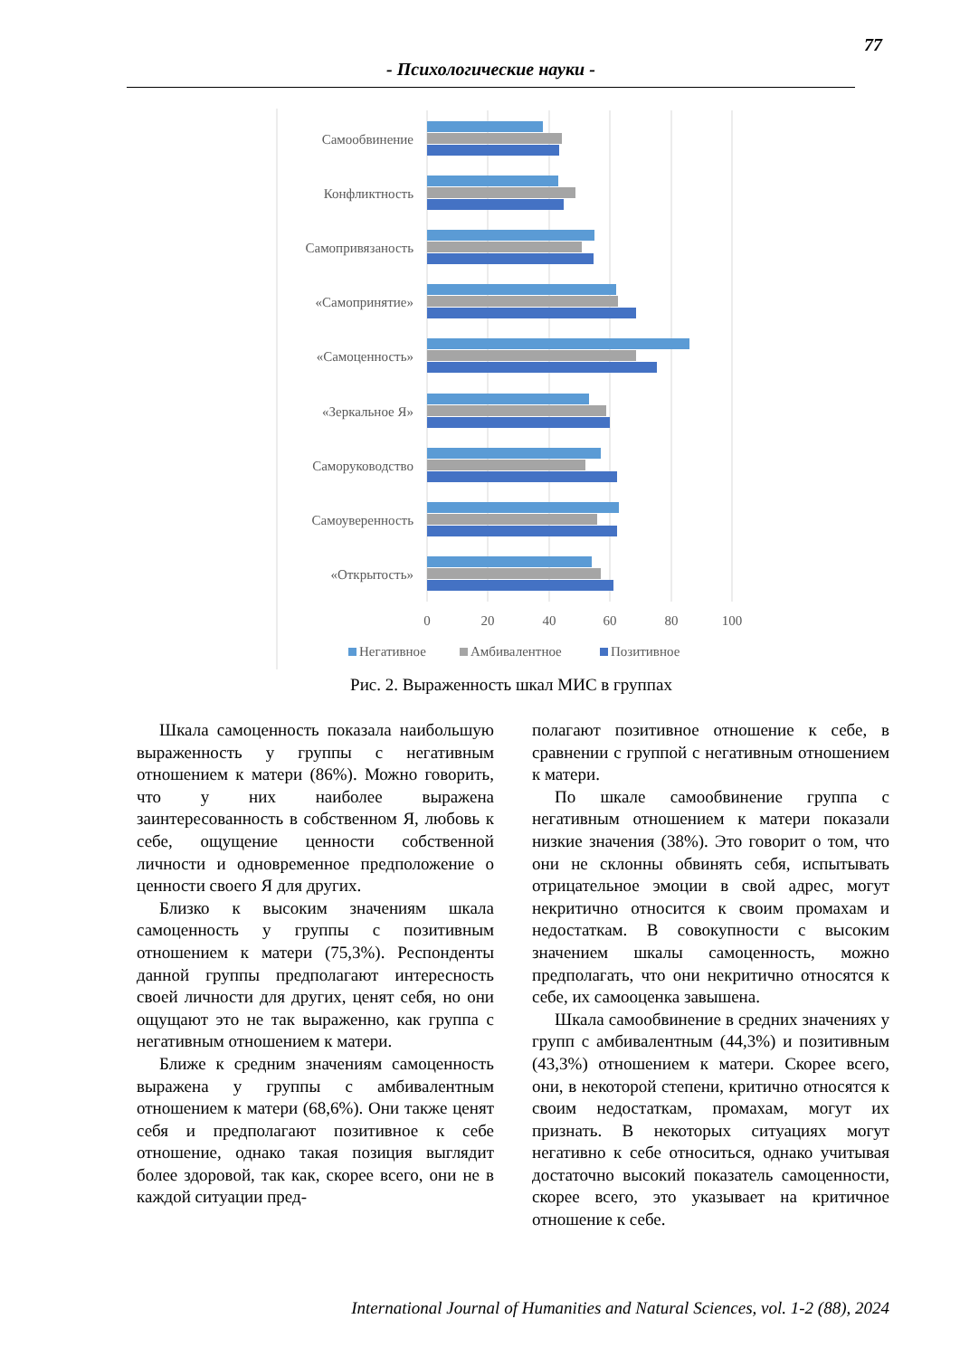77
- Психологические науки -
Самообвинение
Конфликтность
Самопривязаность
«Самопринятие»
«Самоценность»
«Зеркальное Я»
Саморуководство
Самоуверенность
«Открытость»
0
20
40
60
80
100
Негативное
Амбивалентное
Позитивное
Рис. 2. Выраженность шкал МИС в группах
Шкала самоценность показала наибольшую выраженность у группы с негативным отношением к матери (86%). Можно говорить, что у них наиболее выражена заинтересованность в собственном Я, любовь к себе, ощущение ценности собственной личности и одновременное предположение о ценности своего Я для других.
Близко к высоким значениям шкала самоценность у группы с позитивным отношением к матери (75,3%). Респонденты данной группы предполагают интересность своей личности для других, ценят себя, но они ощущают это не так выраженно, как группа с негативным отношением к матери.
Ближе к средним значениям самоценность выражена у группы с амбивалентным отношением к матери (68,6%). Они также ценят себя и предполагают позитивное к себе отношение, однако такая позиция выглядит более здоровой, так как, скорее всего, они не в каждой ситуации пред-
полагают позитивное отношение к себе, в сравнении с группой с негативным отношением к матери.
По шкале самообвинение группа с негативным отношением к матери показали низкие значения (38%). Это говорит о том, что они не склонны обвинять себя, испытывать отрицательное эмоции в свой адрес, могут некритично относится к своим промахам и недостаткам. В совокупности с высоким значением шкалы самоценность, можно предполагать, что они некритично относятся к себе, их самооценка завышена.
Шкала самообвинение в средних значениях у групп с амбивалентным (44,3%) и позитивным (43,3%) отношением к матери. Скорее всего, они, в некоторой степени, критично относятся к своим недостаткам, промахам, могут их признать. В некоторых ситуациях могут негативно к себе относиться, однако учитывая достаточно высокий показатель самоценности, скорее всего, это указывает на критичное отношение к себе.
International Journal of Humanities and Natural Sciences, vol. 1-2 (88), 2024